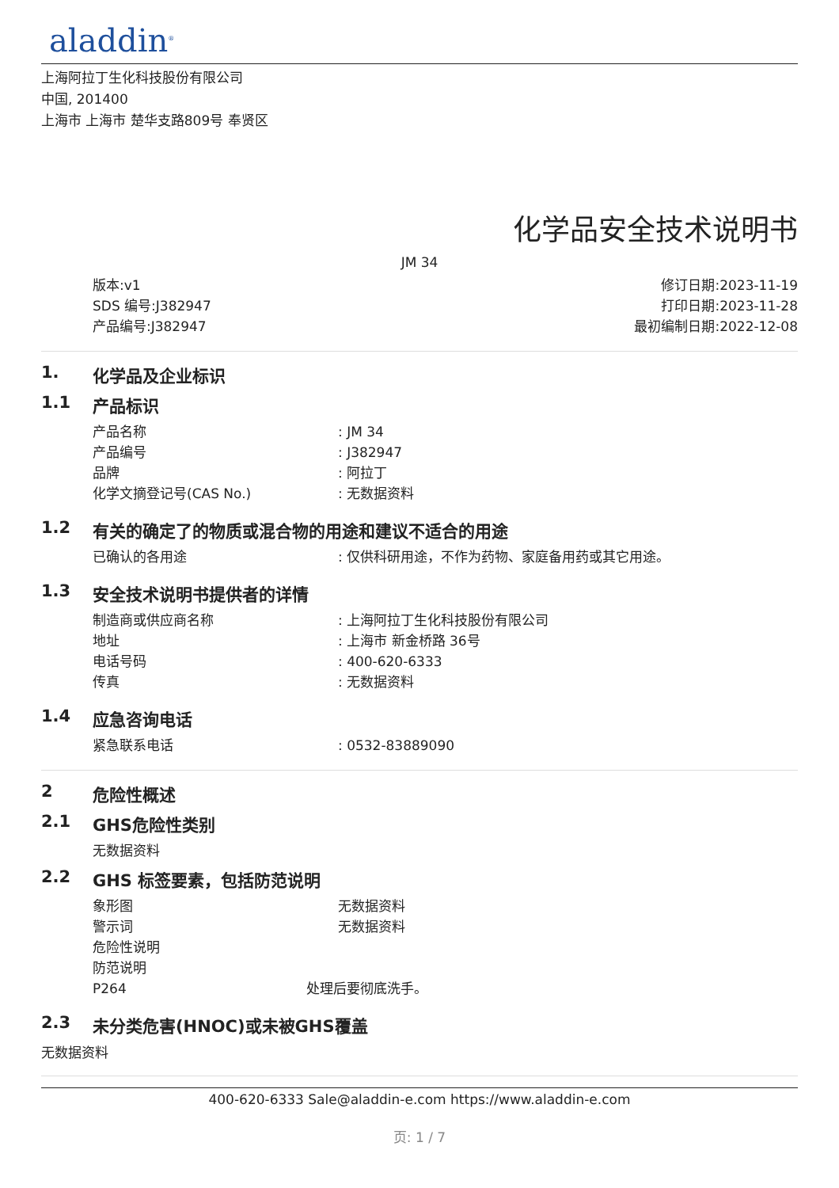aladdin<sup>®</sup>
上海阿拉丁生化科技股份有限公司
中国, 201400
上海市 上海市 楚华支路809号 奉贤区
化学品安全技术说明书
JM 34
版本:v1
SDS 编号:J382947
产品编号:J382947
修订日期:2023-11-19
打印日期:2023-11-28
最初编制日期:2022-12-08
1. 化学品及企业标识
1.1 产品标识
产品名称: JM 34
产品编号: J382947
品牌: 阿拉丁
化学文摘登记号(CAS No.): 无数据资料
1.2 有关的确定了的物质或混合物的用途和建议不适合的用途
已确认的各用途: 仅供科研用途，不作为药物、家庭备用药或其它用途。
1.3 安全技术说明书提供者的详情
制造商或供应商名称: 上海阿拉丁生化科技股份有限公司
地址: 上海市 新金桥路 36号
电话号码: 400-620-6333
传真: 无数据资料
1.4 应急咨询电话
紧急联系电话: 0532-83889090
2 危险性概述
2.1 GHS危险性类别
无数据资料
2.2 GHS 标签要素，包括防范说明
象形图 无数据资料
警示词 无数据资料
危险性说明
防范说明
P264 处理后要彻底洗手。
2.3 未分类危害(HNOC)或未被GHS覆盖
无数据资料
400-620-6333 Sale@aladdin-e.com https://www.aladdin-e.com
页: 1 / 7